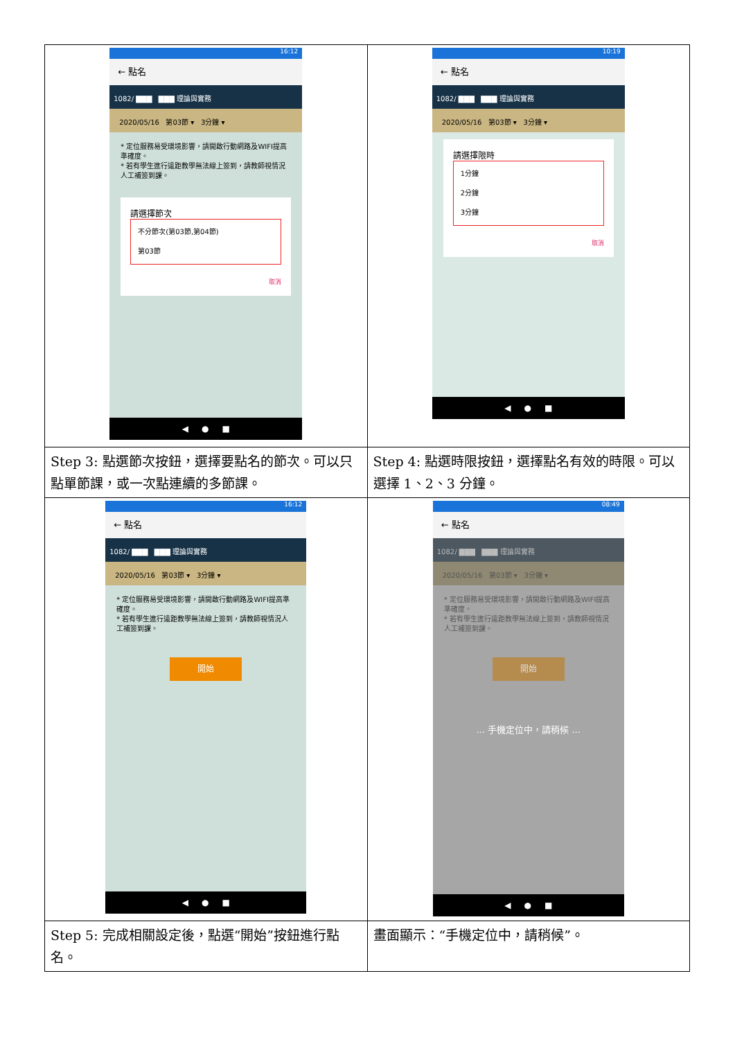| 16:12 ← 點名 1082/ ▇▇▇ ▇▇▇ 理論與實務 2020/05/16 第03節 ▾ 3分鐘 ▾ * 定位服務易受環境影響，請開啟行動網路及WIFI提高準確度。 * 若有學生進行遠距教學無法線上簽到，請教師視情況人工補簽到課。 請選擇節次 不分節次(第03節,第04節) 第03節 取消 ◀ ● ■ | 10:19 ← 點名 1082/ ▇▇▇ ▇▇▇ 理論與實務 2020/05/16 第03節 ▾ 3分鐘 ▾ 請選擇限時 1分鐘 2分鐘 3分鐘 取消 ◀ ● ■ |
| Step 3: 點選節次按鈕，選擇要點名的節次。可以只點單節課，或一次點連續的多節課。 | Step 4: 點選時限按鈕，選擇點名有效的時限。可以選擇 1、2、3 分鐘。 |
| 16:12 ← 點名 1082/ ▇▇▇ ▇▇▇ 理論與實務 2020/05/16 第03節 ▾ 3分鐘 ▾ * 定位服務易受環境影響，請開啟行動網路及WIFI提高準確度。 * 若有學生進行遠距教學無法線上簽到，請教師視情況人工補簽到課。 開始 ◀ ● ■ | 08:49 ← 點名 1082/ ▇▇▇ ▇▇▇ 理論與實務 2020/05/16 第03節 ▾ 3分鐘 ▾ * 定位服務易受環境影響，請開啟行動網路及WIFI提高準確度。 * 若有學生進行遠距教學無法線上簽到，請教師視情況人工補簽到課。 開始 ... 手機定位中，請稍候 ... ◀ ● ■ |
| Step 5: 完成相關設定後，點選“開始”按鈕進行點名。 | 畫面顯示：“手機定位中，請稍候”。 |